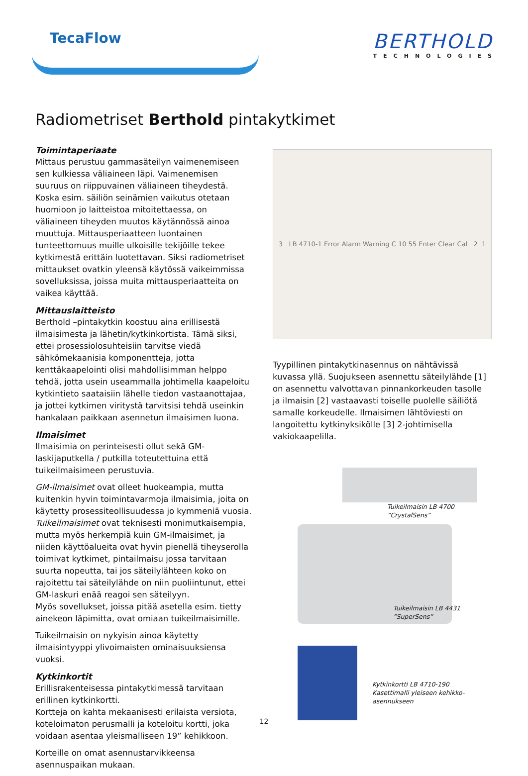TecaFlow
BERTHOLD
TECHNOLOGIES
Radiometriset Berthold pintakytkimet
Toimintaperiaate
Mittaus perustuu gammasäteilyn vaimenemiseen sen kulkiessa väliaineen läpi. Vaimenemisen suuruus on riippuvainen väliaineen tiheydestä. Koska esim. säiliön seinämien vaikutus otetaan huomioon jo laitteistoa mitoitettaessa, on väliaineen tiheyden muutos käytännössä ainoa muuttuja. Mittausperiaatteen luontainen tunteettomuus muille ulkoisille tekijöille tekee kytkimestä erittäin luotettavan. Siksi radiometriset mittaukset ovatkin yleensä käytössä vaikeimmissa sovelluksissa, joissa muita mittausperiaatteita on vaikea käyttää.
Mittauslaitteisto
Berthold –pintakytkin koostuu aina erillisestä ilmaisimesta ja lähetin/kytkinkortista. Tämä siksi, ettei prosessiolosuhteisiin tarvitse viedä sähkömekaanisia komponentteja, jotta kenttäkaapelointi olisi mahdollisimman helppo tehdä, jotta usein useammalla johtimella kaapeloitu kytkintieto saataisiin lähelle tiedon vastaanottajaa, ja jottei kytkimen viritystä tarvitsisi tehdä useinkin hankalaan paikkaan asennetun ilmaisimen luona.
Ilmaisimet
Ilmaisimia on perinteisesti ollut sekä GM-laskijaputkella / putkilla toteutettuina että tuikeilmaisimeen perustuvia.
GM-ilmaisimet ovat olleet huokeampia, mutta kuitenkin hyvin toimintavarmoja ilmaisimia, joita on käytetty prosessiteollisuudessa jo kymmeniä vuosia. Tuikeilmaisimet ovat teknisesti monimutkaisempia, mutta myös herkempiä kuin GM-ilmaisimet, ja niiden käyttöalueita ovat hyvin pienellä tiheyserolla toimivat kytkimet, pintailmaisu jossa tarvitaan suurta nopeutta, tai jos säteilylähteen koko on rajoitettu tai säteilylähde on niin puoliintunut, ettei GM-laskuri enää reagoi sen säteilyyn.
Myös sovellukset, joissa pitää asetella esim. tietty ainekeon läpimitta, ovat omiaan tuikeilmaisimille.
Tuikeilmaisin on nykyisin ainoa käytetty ilmaisintyyppi ylivoimaisten ominaisuuksiensa vuoksi.
Kytkinkortit
Erillisrakenteisessa pintakytkimessä tarvitaan erillinen kytkinkortti.
Kortteja on kahta mekaanisesti erilaista versiota, koteloimaton perusmalli ja koteloitu kortti, joka voidaan asentaa yleismalliseen 19” kehikkoon.
Korteille on omat asennustarvikkeensa asennuspaikan mukaan.
3 LB 4710-1 Error Alarm Warning C 10 55 Enter Clear Cal 2 1
Tyypillinen pintakytkinasennus on nähtävissä kuvassa yllä. Suojukseen asennettu säteilylähde [1] on asennettu valvottavan pinnankorkeuden tasolle ja ilmaisin [2] vastaavasti toiselle puolelle säiliötä samalle korkeudelle. Ilmaisimen lähtöviesti on langoitettu kytkinyksikölle [3] 2-johtimisella vakiokaapelilla.
Tuikeilmaisin LB 4700
”CrystalSens”
Tuikeilmaisin LB 4431
”SuperSens”
Kytkinkortti LB 4710-190
Kasettimalli yleiseen kehikko-
asennukseen
12